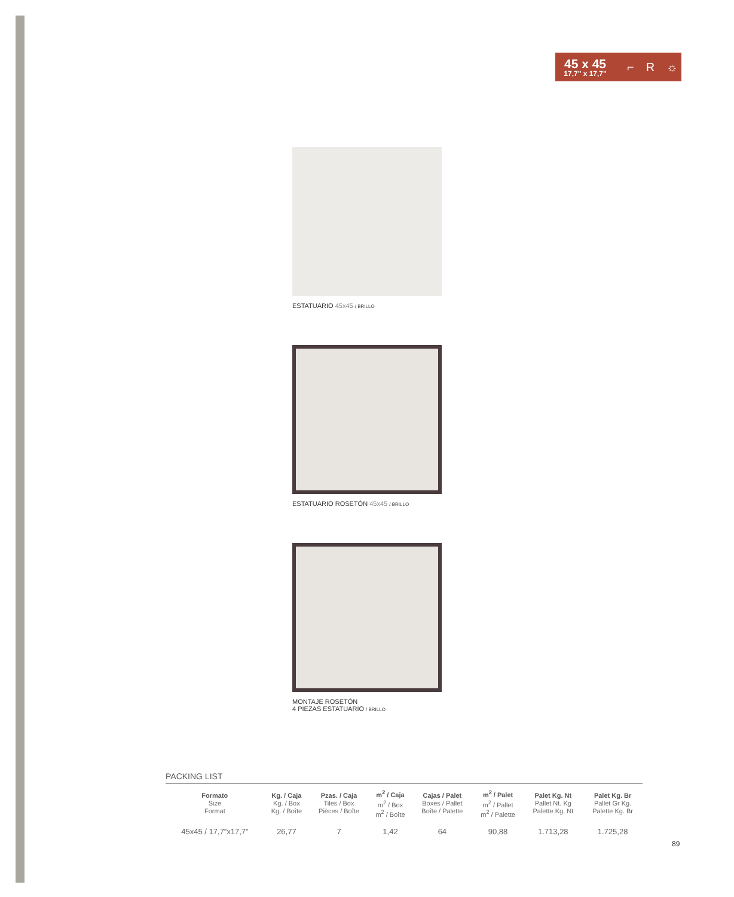45 x 45
17,7" x 17,7"
⌐ R ☼
ESTATUARIO 45x45 / BRILLO
ESTATUARIO ROSETÓN 45x45 / BRILLO
MONTAJE ROSETÓN
4 PIEZAS ESTATUARIO / BRILLO
PACKING LIST
| Formato Size Format | Kg. / Caja Kg. / Box Kg. / Boîte | Pzas. / Caja Tiles / Box Pièces / Boîte | m<sup>2</sup> / Caja m<sup>2</sup> / Box m<sup>2</sup> / Boîte | Cajas / Palet Boxes / Pallet Boîte / Palette | m<sup>2</sup> / Palet m<sup>2</sup> / Pallet m<sup>2</sup> / Palette | Palet Kg. Nt Pallet Nt. Kg Palette Kg. Nt | Palet Kg. Br Pallet Gr Kg. Palette Kg. Br |
| --- | --- | --- | --- | --- | --- | --- | --- |
| 45x45 / 17,7”x17,7” | 26,77 | 7 | 1,42 | 64 | 90,88 | 1.713,28 | 1.725,28 |
89